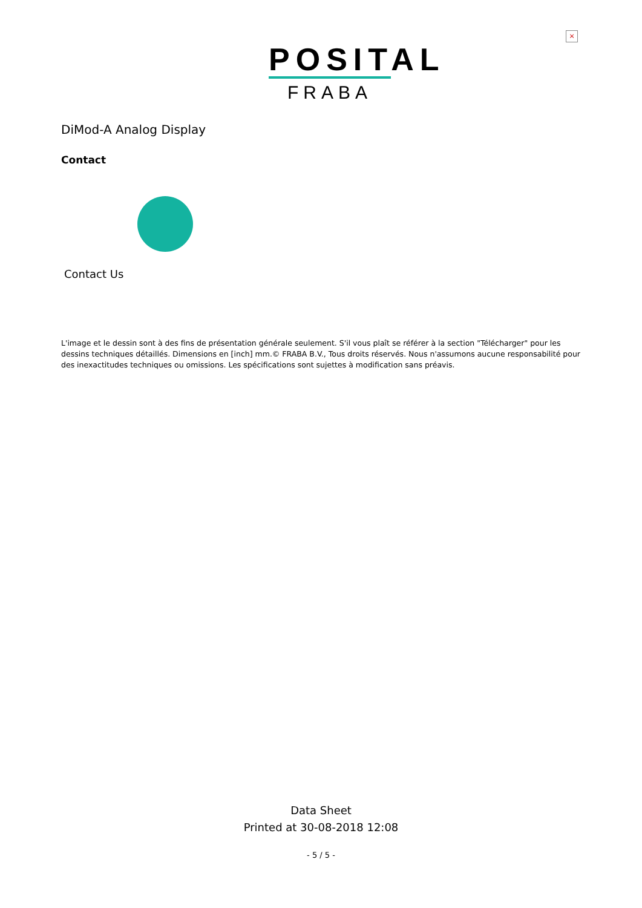×
POSITAL
FRABA
DiMod-A Analog Display
Contact
Contact Us
L'image et le dessin sont à des fins de présentation générale seulement. S'il vous plaît se référer à la section "Télécharger" pour les dessins techniques détaillés. Dimensions en [inch] mm.© FRABA B.V., Tous droits réservés. Nous n'assumons aucune responsabilité pour des inexactitudes techniques ou omissions. Les spécifications sont sujettes à modification sans préavis.
Data Sheet
Printed at 30-08-2018 12:08
- 5 / 5 -